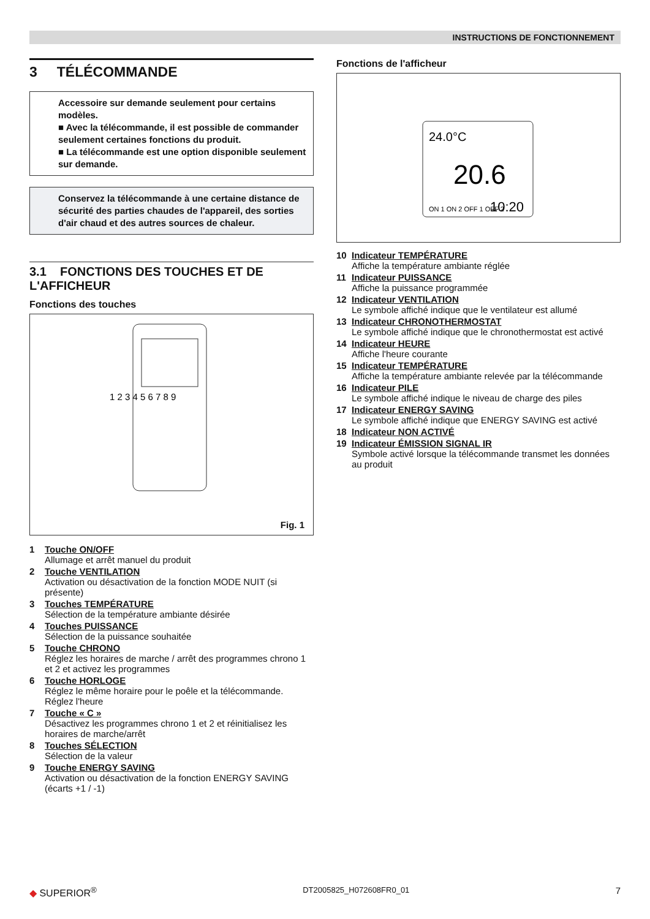INSTRUCTIONS DE FONCTIONNEMENT
3 TÉLÉCOMMANDE
Accessoire sur demande seulement pour certains modèles.
■ Avec la télécommande, il est possible de commander seulement certaines fonctions du produit.
■ La télécommande est une option disponible seulement sur demande.
Conservez la télécommande à une certaine distance de sécurité des parties chaudes de l'appareil, des sorties d'air chaud et des autres sources de chaleur.
3.1 FONCTIONS DES TOUCHES ET DE L'AFFICHEUR
Fonctions des touches
1 2 3 4 5 6 7 8 9
Fig. 1
1 Touche ON/OFF
Allumage et arrêt manuel du produit
2 Touche VENTILATION
Activation ou désactivation de la fonction MODE NUIT (si présente)
3 Touches TEMPÉRATURE
Sélection de la température ambiante désirée
4 Touches PUISSANCE
Sélection de la puissance souhaitée
5 Touche CHRONO
Réglez les horaires de marche / arrêt des programmes chrono 1 et 2 et activez les programmes
6 Touche HORLOGE
Réglez le même horaire pour le poêle et la télécommande. Réglez l'heure
7 Touche « C »
Désactivez les programmes chrono 1 et 2 et réinitialisez les horaires de marche/arrêt
8 Touches SÉLECTION
Sélection de la valeur
9 Touche ENERGY SAVING
Activation ou désactivation de la fonction ENERGY SAVING (écarts +1 / -1)
Fonctions de l'afficheur
24.0°C
20.6
ON 1 ON 2 OFF 1 OFF 2
10:20
10 Indicateur TEMPÉRATURE
Affiche la température ambiante réglée
11 Indicateur PUISSANCE
Affiche la puissance programmée
12 Indicateur VENTILATION
Le symbole affiché indique que le ventilateur est allumé
13 Indicateur CHRONOTHERMOSTAT
Le symbole affiché indique que le chronothermostat est activé
14 Indicateur HEURE
Affiche l'heure courante
15 Indicateur TEMPÉRATURE
Affiche la température ambiante relevée par la télécommande
16 Indicateur PILE
Le symbole affiché indique le niveau de charge des piles
17 Indicateur ENERGY SAVING
Le symbole affiché indique que ENERGY SAVING est activé
18 Indicateur NON ACTIVÉ
19 Indicateur ÉMISSION SIGNAL IR
Symbole activé lorsque la télécommande transmet les données au produit
◆ SUPERIOR<sup>®</sup> DT2005825_H072608FR0_01 7